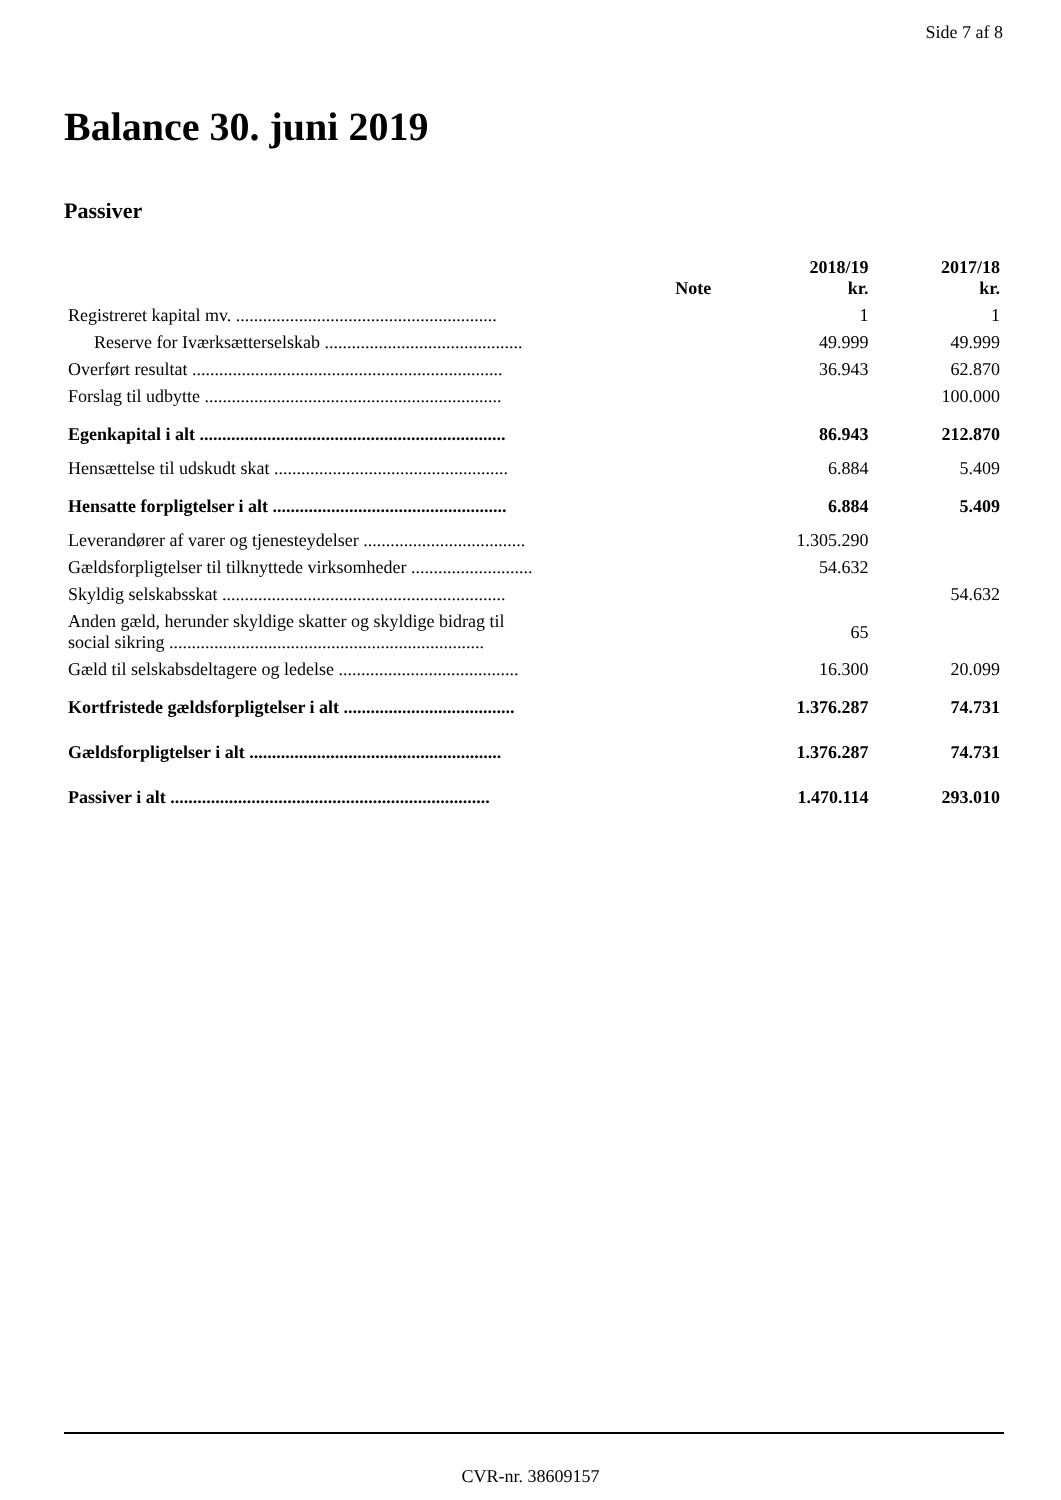Side 7 af 8
Balance 30. juni 2019
Passiver
| | Note | 2018/19 kr. | 2017/18 kr. |
| --- | --- | --- | --- |
| Registreret kapital mv. .......................................................... | | 1 | 1 |
| Reserve for Iværksætterselskab ............................................ | | 49.999 | 49.999 |
| Overført resultat ..................................................................... | | 36.943 | 62.870 |
| Forslag til udbytte .................................................................. | | | 100.000 |
| Egenkapital i alt .................................................................... | | 86.943 | 212.870 |
| Hensættelse til udskudt skat .................................................... | | 6.884 | 5.409 |
| Hensatte forpligtelser i alt .................................................... | | 6.884 | 5.409 |
| Leverandører af varer og tjenesteydelser .................................... | | 1.305.290 | |
| Gældsforpligtelser til tilknyttede virksomheder ........................... | | 54.632 | |
| Skyldig selskabsskat ............................................................... | | | 54.632 |
| Anden gæld, herunder skyldige skatter og skyldige bidrag til social sikring ...................................................................... | | 65 | |
| Gæld til selskabsdeltagere og ledelse ........................................ | | 16.300 | 20.099 |
| Kortfristede gældsforpligtelser i alt ...................................... | | 1.376.287 | 74.731 |
| Gældsforpligtelser i alt ........................................................ | | 1.376.287 | 74.731 |
| Passiver i alt ....................................................................... | | 1.470.114 | 293.010 |
CVR-nr. 38609157